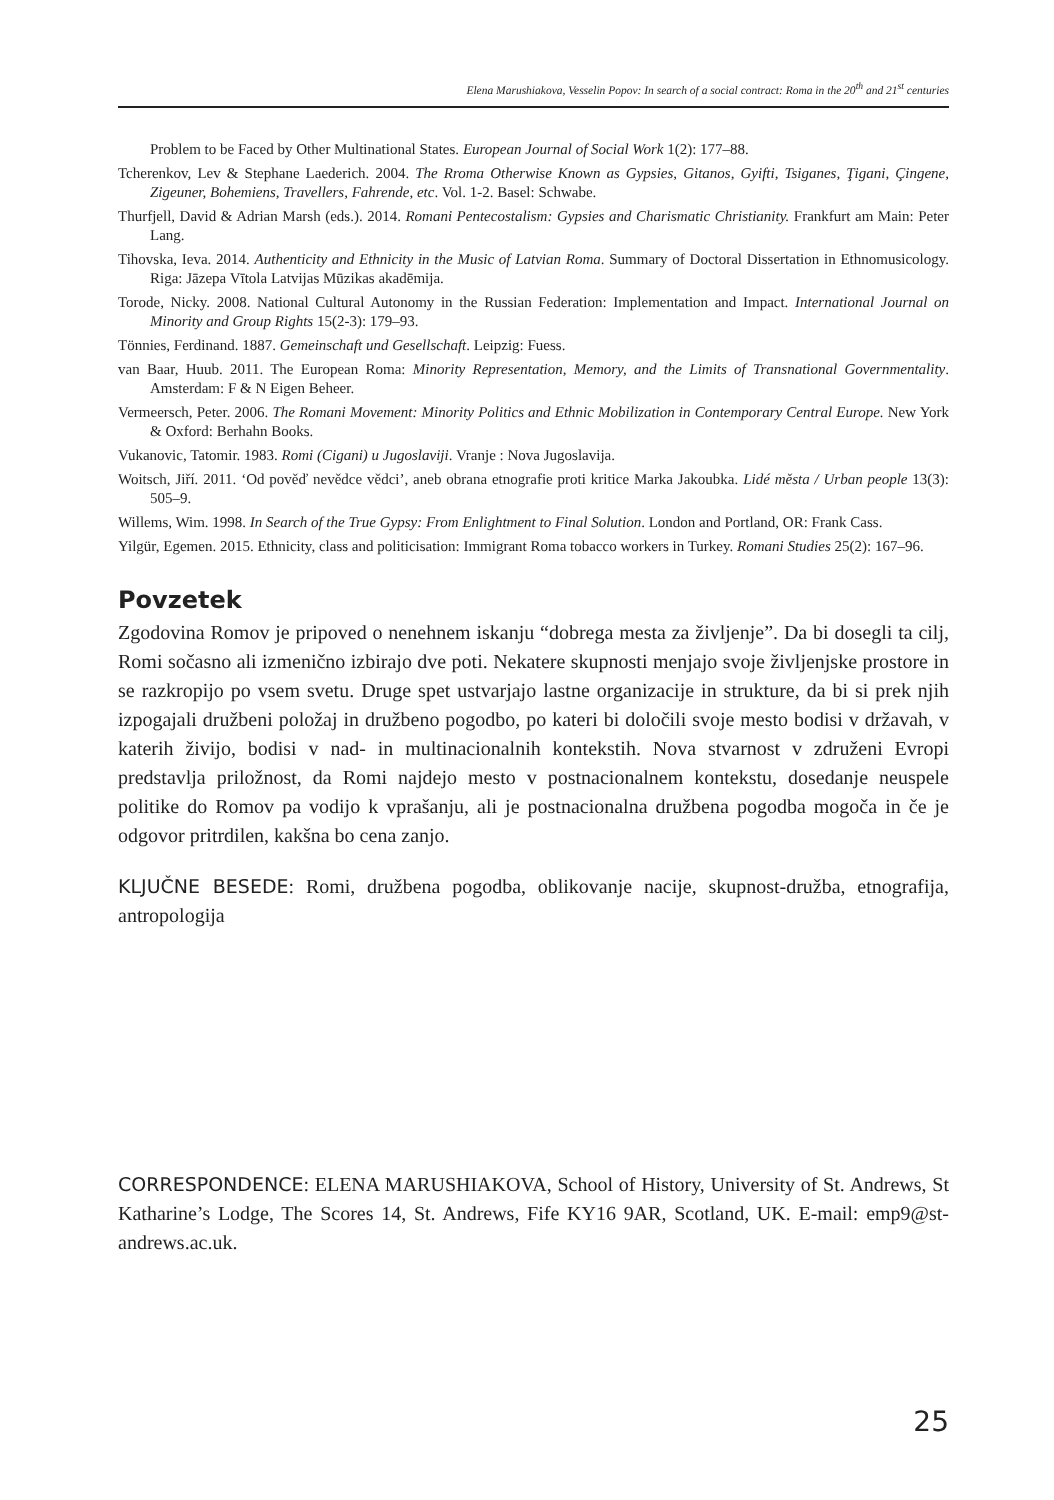Elena Marushiakova, Vesselin Popov: In search of a social contract: Roma in the 20<sup>th</sup> and 21<sup>st</sup> centuries
Problem to be Faced by Other Multinational States. European Journal of Social Work 1(2): 177–88.
Tcherenkov, Lev & Stephane Laederich. 2004. The Rroma Otherwise Known as Gypsies, Gitanos, Gyifti, Tsiganes, Ţigani, Çingene, Zigeuner, Bohemiens, Travellers, Fahrende, etc. Vol. 1-2. Basel: Schwabe.
Thurfjell, David & Adrian Marsh (eds.). 2014. Romani Pentecostalism: Gypsies and Charismatic Christianity. Frankfurt am Main: Peter Lang.
Tihovska, Ieva. 2014. Authenticity and Ethnicity in the Music of Latvian Roma. Summary of Doctoral Dissertation in Ethnomusicology. Riga: Jāzepa Vītola Latvijas Mūzikas akadēmija.
Torode, Nicky. 2008. National Cultural Autonomy in the Russian Federation: Implementation and Impact. International Journal on Minority and Group Rights 15(2-3): 179–93.
Tönnies, Ferdinand. 1887. Gemeinschaft und Gesellschaft. Leipzig: Fuess.
van Baar, Huub. 2011. The European Roma: Minority Representation, Memory, and the Limits of Transnational Governmentality. Amsterdam: F & N Eigen Beheer.
Vermeersch, Peter. 2006. The Romani Movement: Minority Politics and Ethnic Mobilization in Contemporary Central Europe. New York & Oxford: Berhahn Books.
Vukanovic, Tatomir. 1983. Romi (Cigani) u Jugoslaviji. Vranje : Nova Jugoslavija.
Woitsch, Jiří. 2011. ‘Od pověď nevědce vědci’, aneb obrana etnografie proti kritice Marka Jakoubka. Lidé města / Urban people 13(3): 505–9.
Willems, Wim. 1998. In Search of the True Gypsy: From Enlightment to Final Solution. London and Portland, OR: Frank Cass.
Yilgür, Egemen. 2015. Ethnicity, class and politicisation: Immigrant Roma tobacco workers in Turkey. Romani Studies 25(2): 167–96.
Povzetek
Zgodovina Romov je pripoved o nenehnem iskanju “dobrega mesta za življenje”. Da bi dosegli ta cilj, Romi sočasno ali izmenično izbirajo dve poti. Nekatere skupnosti menjajo svoje življenjske prostore in se razkropijo po vsem svetu. Druge spet ustvarjajo lastne organizacije in strukture, da bi si prek njih izpogajali družbeni položaj in družbeno pogodbo, po kateri bi določili svoje mesto bodisi v državah, v katerih živijo, bodisi v nad- in multinacionalnih kontekstih. Nova stvarnost v združeni Evropi predstavlja priložnost, da Romi najdejo mesto v postnacionalnem kontekstu, dosedanje neuspele politike do Romov pa vodijo k vprašanju, ali je postnacionalna družbena pogodba mogoča in če je odgovor pritrdilen, kakšna bo cena zanjo.
KLJUČNE BESEDE: Romi, družbena pogodba, oblikovanje nacije, skupnost-družba, etnografija, antropologija
CORRESPONDENCE: ELENA MARUSHIAKOVA, School of History, University of St. Andrews, St Katharine’s Lodge, The Scores 14, St. Andrews, Fife KY16 9AR, Scotland, UK. E-mail: emp9@st-andrews.ac.uk.
25